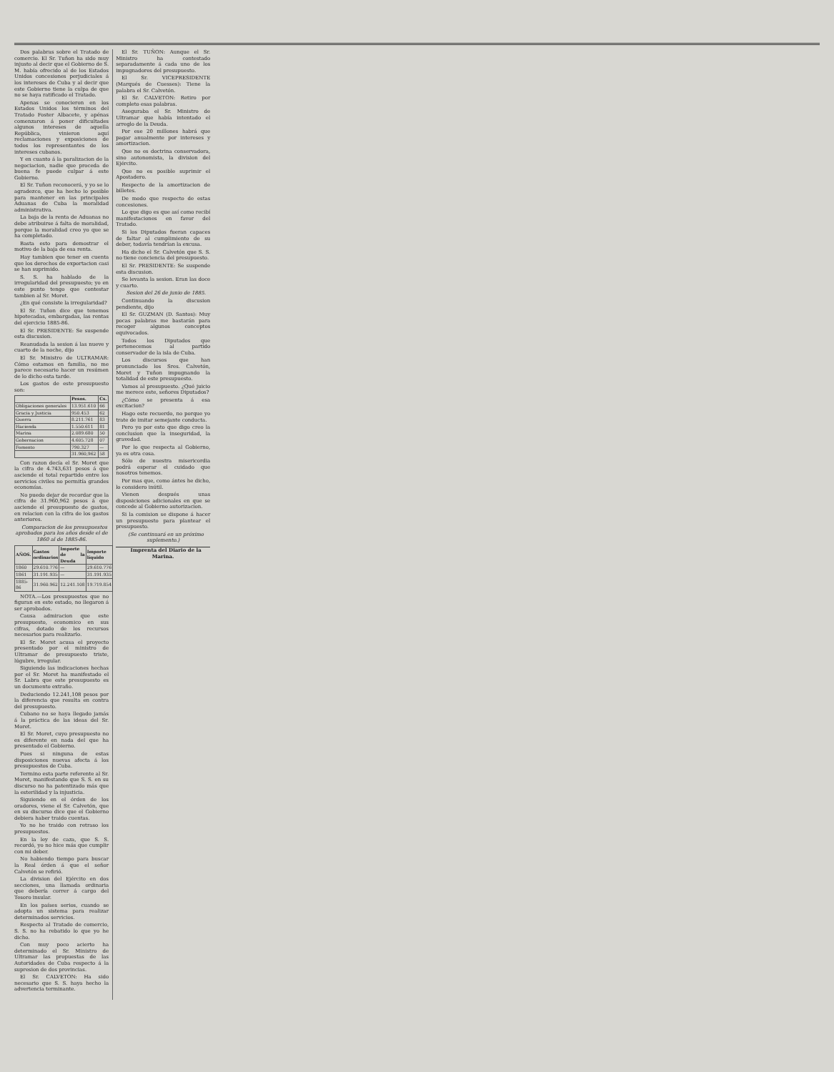Dos palabras sobre el Tratado de comercio. El Sr. Tuñon ha sido muy injusto al decir que el Gobierno de S. M. había ofrecido al de los Estados Unidos concesiones perjudiciales á los intereses de Cuba y al decir que este Gobierno tiene la culpa de que no se haya ratificado el Tratado.
Apenas se conocieron en los Estados Unidos los términos del Tratado Foster Albacete, y apénas comenzaron á poner dificultades algunos intereses de aquella República, vinieron aquí reclamaciones y exposiciones de todos los representantes de los intereses cubanos.
Y en cuanto á la paralizacion de la negociacion, nadie que proceda de buena fe puede culpar á este Gobierno.
El Sr. Tuñon reconocerá, y yo se lo agradezco, que ha hecho lo posible para mantener en las principales Aduanas de Cuba la moralidad administrativa.
La baja de la renta de Aduanas no debe atribuirse á falta de moralidad, porque la moralidad creo yo que se ha completado.
Basta esto para demostrar el motivo de la baja de esa renta.
Hay tambien que tener en cuenta que los derechos de exportacion casi se han suprimido.
S. S. ha hablado de la irregularidad del presupuesto; yo en este punto tengo que contestar tambien al Sr. Moret.
¿En qué consiste la irregularidad?
El Sr. Tuñon dice que tenemos hipotecadas, embargadas, las rentas del ejercicio 1885-86.
El Sr. PRESIDENTE: Se suspende esta discusion.
Reanudada la sesion á las nueve y cuarto de la noche, dijo
El Sr. Ministro de ULTRAMAR: Cómo estamos en familia, no me parece necesario hacer un resúmen de lo dicho esta tarde.
Los gastos de este presupuesto son:
| | Pesos. | Cs. |
| --- | --- | --- |
| Obligaciones generales | 13.951.610 | 66 |
| Gracia y Justicia | 950.453 | 62 |
| Guerra | 8.211.761 | 83 |
| Hacienda | 1.550.611 | 81 |
| Marina | 2.089.680 | 50 |
| Gobernacion | 4.605.728 | 07 |
| Fomento | 790.327 | — |
| | 31.960,962 | 58 |
Con razon decía el Sr. Moret que la cifra de 4.743,631 pesos á que asciende el total repartido entre los servicios civiles no permitía grandes economías.
No puedo dejar de recordar que la cifra de 31.960,962 pesos á que asciende el presupuesto de gastos, en relacion con la cifra de los gastos anteriores.
Comparacion de los presupuestos aprobados para los años desde el de 1860 al de 1885-86.
| AÑOS. | Gastos ordinarios | Importe de la Deuda | Importe líquido |
| --- | --- | --- | --- |
| 1860 | 29.610.776 | — | 29.610.776 |
| 1861 | 31.191.935 | — | 31.191.935 |
| 1885-86 | 31.960.962 | 12.241.108 | 19.719.854 |
NOTA.—Los presupuestos que no figuran en este estado, no llegaron á ser aprobados.
Causa admiracion que este presupuesto, economico en sus cifras, dotado de los recursos necesarios para realizarlo.
El Sr. Moret acusa el proyecto presentado por el ministro de Ultramar de presupuesto triste, lúgubre, irregular.
Siguiendo las indicaciones hechas por el Sr. Moret ha manifestado el Sr. Labra que este presupuesto es un documento extraño.
Deduciendo 12.241,108 pesos por la diferencia que resulta en contra del presupuesto.
Cubano no se haya llegado jamás á la práctica de las ideas del Sr. Moret.
El Sr. Moret, cuyo presupuesto no es diferente en nada del que ha presentado el Gobierno.
Pues si ninguna de estas disposiciones nuevas afecta á los presupuestos de Cuba.
Termino esta parte referente al Sr. Moret, manifestando que S. S. en su discurso no ha patentizado más que la esterilidad y la injusticia.
Siguiendo en el órden de los oradores, viene el Sr. Calvetón, que en su discurso dice que el Gobierno debiera haber traido cuentas.
Yo no he traido con retraso los presupuestos.
En la ley de caza, que S. S. recordó, yo no hice más que cumplir con mi deber.
No habiendo tiempo para buscar la Real órden á que el señor Calvetón se refirió.
La division del Ejército en dos secciones, una llamada ordinaria que debería correr á cargo del Tesoro insular.
En los países serios, cuando se adopta un sistema para realizar determinados servicios.
Respecto al Tratado de comercio, S. S. no ha rebatido lo que yo he dicho.
Con muy poco acierto ha determinado el Sr. Ministro de Ultramar las propuestas de las Autoridades de Cuba respecto á la supresion de dos provincias.
El Sr. CALVETON: Ha sido necesario que S. S. haya hecho la advertencia terminante.
El Sr. TUÑON: Aunque el Sr. Ministro ha contestado separadamente á cada uno de los impugnadores del presupuesto.
El Sr. VICEPRESIDENTE (Marqués de Cuesses): Tiene la palabra el Sr. Calvetón.
El Sr. CALVETON: Retiro por completo esas palabras.
Aseguraba el Sr. Ministro de Ultramar que había intentado el arreglo de la Deuda.
Por ese 20 millones habrá que pagar anualmente por intereses y amortizacion.
Que no es doctrina conservadora, sino autonomista, la division del Ejército.
Que no es posible suprimir el Apostadero.
Respecto de la amortizacion de billetes.
De modo que respecto de estas concesiones.
Lo que digo es que así como recibí manifestaciones en favor del Tratado.
Si los Diputados fueran capaces de faltar al cumplimiento de su deber, todavía tendrían la excusa.
Ha dicho el Sr. Calvetón que S. S. no tiene conciencia del presupuesto.
El Sr. PRESIDENTE: Se suspende esta discusion.
Se levanta la sesion. Eran las doce y cuarto.
Sesion del 26 de junio de 1885.
Continuando la discusion pendiente, dijo
El Sr. GUZMAN (D. Santos): Muy pocas palabras me bastarán para recoger algunos conceptos equivocados.
Todos los Diputados que pertenecemos al partido conservador de la isla de Cuba.
Los discursos que han pronunciado los Sres. Calvetón, Moret y Tuñon impugnando la totalidad de este presupuesto.
Vamos al presupuesto. ¿Qué juicio me merece este, señores Diputados?
¿Cómo se presenta á esa excitacion?
Hago este recuerdo, no porque yo trate de imitar semejante conducta.
Pero yo por esto que digo creo la conclusion que la inseguridad, la gravedad.
Por lo que respecta al Gobierno, ya es otra cosa.
Sólo de nuestra misericordia podrá esperar el cuidado que nosotros tenemos.
Por mas que, como ántes he dicho, lo considero inútil.
Vienen después unas disposiciones adicionales en que se concede al Gobierno autorizacion.
Si la comision se dispone á hacer un presupuesto para plantear el presupuesto.
(Se continuará en un próximo suplemento.)
Imprenta del Diario de la Marina.